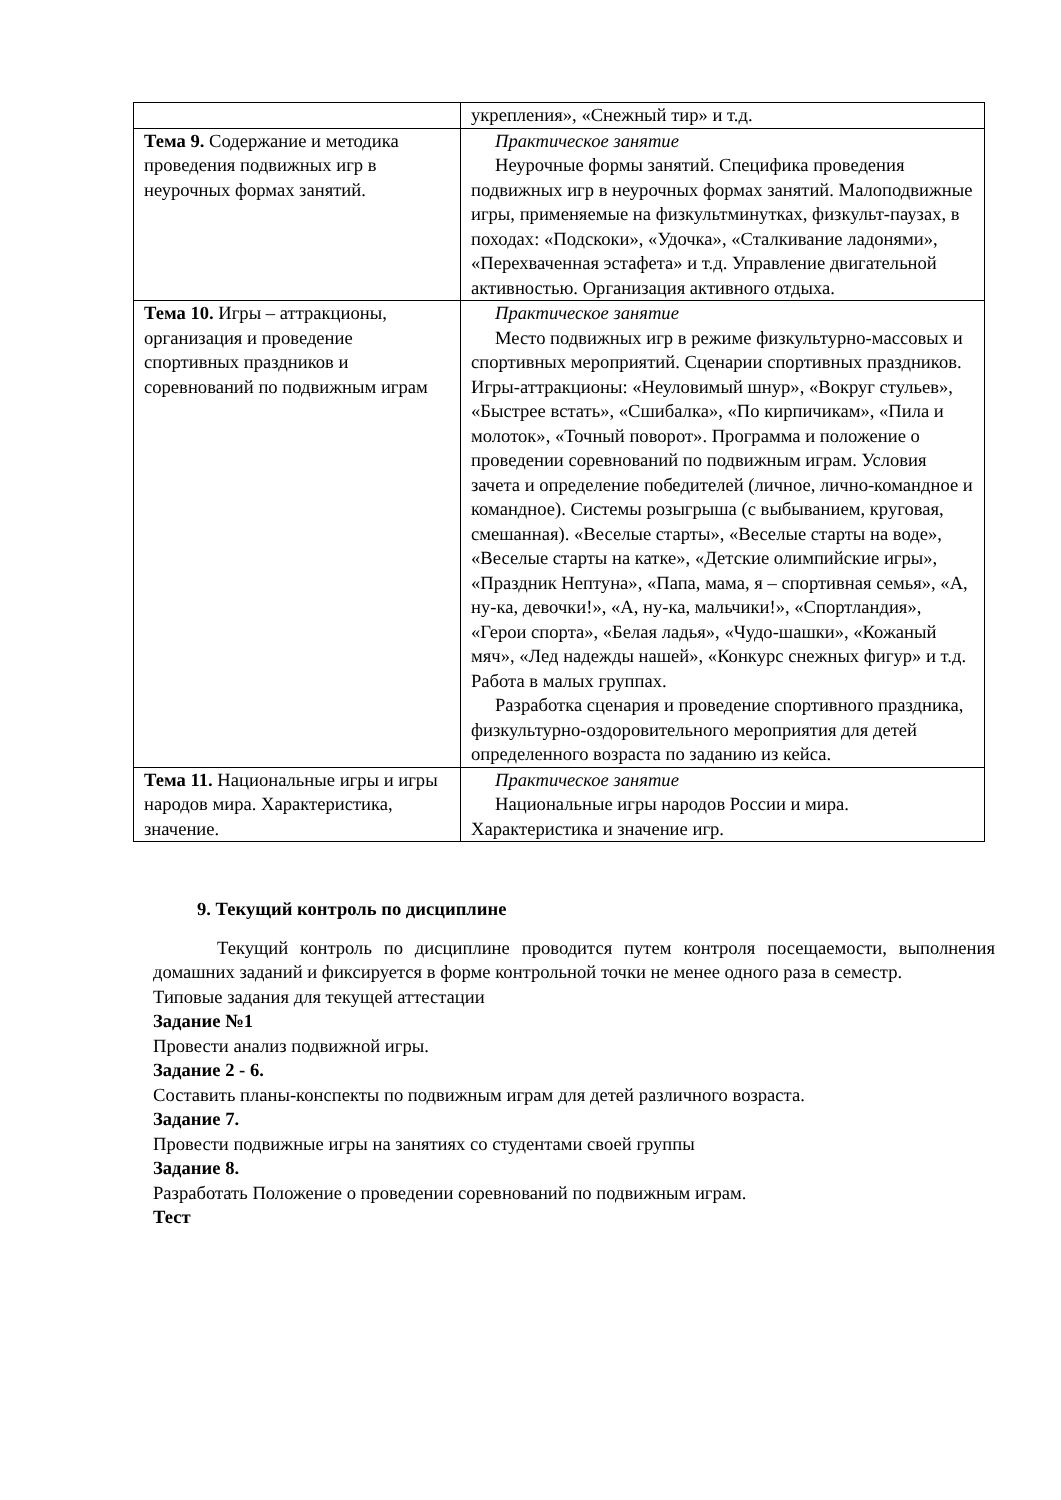| | укрепления», «Снежный тир» и т.д. |
| Тема 9. Содержание и методика проведения подвижных игр в неурочных формах занятий. | Практическое занятие Неурочные формы занятий. Специфика проведения подвижных игр в неурочных формах занятий. Малоподвижные игры, применяемые на физкультминутках, физкульт-паузах, в походах: «Подскоки», «Удочка», «Сталкивание ладонями», «Перехваченная эстафета» и т.д. Управление двигательной активностью. Организация активного отдыха. |
| Тема 10. Игры – аттракционы, организация и проведение спортивных праздников и соревнований по подвижным играм | Практическое занятие Место подвижных игр в режиме физкультурно-массовых и спортивных мероприятий. Сценарии спортивных праздников. Игры-аттракционы: «Неуловимый шнур», «Вокруг стульев», «Быстрее встать», «Сшибалка», «По кирпичикам», «Пила и молоток», «Точный поворот». Программа и положение о проведении соревнований по подвижным играм. Условия зачета и определение победителей (личное, лично-командное и командное). Системы розыгрыша (с выбыванием, круговая, смешанная). «Веселые старты», «Веселые старты на воде», «Веселые старты на катке», «Детские олимпийские игры», «Праздник Нептуна», «Папа, мама, я – спортивная семья», «А, ну-ка, девочки!», «А, ну-ка, мальчики!», «Спортландия», «Герои спорта», «Белая ладья», «Чудо-шашки», «Кожаный мяч», «Лед надежды нашей», «Конкурс снежных фигур» и т.д. Работа в малых группах. Разработка сценария и проведение спортивного праздника, физкультурно-оздоровительного мероприятия для детей определенного возраста по заданию из кейса. |
| Тема 11. Национальные игры и игры народов мира. Характеристика, значение. | Практическое занятие Национальные игры народов России и мира. Характеристика и значение игр. |
9. Текущий контроль по дисциплине
Текущий контроль по дисциплине проводится путем контроля посещаемости, выполнения домашних заданий и фиксируется в форме контрольной точки не менее одного раза в семестр.
Типовые задания для текущей аттестации
Задание №1
Провести анализ подвижной игры.
Задание 2 - 6.
Составить планы-конспекты по подвижным играм для детей различного возраста.
Задание 7.
Провести подвижные игры на занятиях со студентами своей группы
Задание 8.
Разработать Положение о проведении соревнований по подвижным играм.
Тест